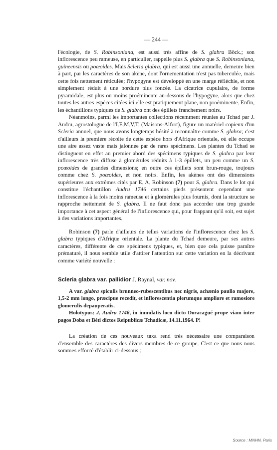— 244 —
l'écologie, de S. Robinsoniana, est aussi très affine de S. glabra Böck.; son inflorescence peu rameuse, en particulier, rappelle plus S. glabra que S. Robinsoniana, guineensis ou poœoides. Mais Scleria glabra, qui est aussi une annuelle, demeure bien à part, par les caractères de son akène, dont l'ornementation n'est pas tuberculée, mais cette fois nettement réticulée; l'hypogyne est développé en une marge réfléchie, et non simplement réduit à une bordure plus foncée. La cicatrice cupulaire, de forme pyramidale, est plus ou moins proéminente au-dessous de l'hypogyne, alors que chez toutes les autres espèces citées ici elle est pratiquement plane, non proéminente. Enfin, les échantillons typiques de S. glabra ont des épillets franchement noirs.
Néanmoins, parmi les importantes collections récemment réunies au Tchad par J. Audru, agrostologue de l'I.E.M.V.T. (Maisons-Alfort), figure un matériel copieux d'un Scleria annuel, que nous avons longtemps hésité à reconnaître comme S. glabra; c'est d'ailleurs la première récolte de cette espèce hors d'Afrique orientale, où elle occupe une aire assez vaste mais jalonnée par de rares spécimens. Les plantes du Tchad se distinguent en effet au premier abord des spécimens typiques de S. glabra par leur inflorescence très diffuse à glomérules réduits à 1-3 épillets, un peu comme un S. poœoides de grandes dimensions; en outre ces épillets sont brun-rouge, toujours comme chez S. poœoides, et non noirs. Enfin, les akènes ont des dimensions supérieures aux extrêmes cités par E. A. Robinson (7) pour S. glabra. Dans le lot qui constitue l'échantillon Audru 1746 certains pieds présentent cependant une inflorescence à la fois moins rameuse et à glomérules plus fournis, dont la structure se rapproche nettement de S. glabra. Il ne faut donc pas accorder une trop grande importance à cet aspect général de l'inflorescence qui, pour frappant qu'il soit, est sujet à des variations importantes.
Robinson (7) parle d'ailleurs de telles variations de l'inflorescence chez les S. glabra typiques d'Afrique orientale. La plante du Tchad demeure, par ses autres caractères, différente de ces spécimens typiques, et, bien que cela puisse paraître prématuré, il nous semble utile d'attirer l'attention sur cette variation en la décrivant comme variété nouvelle :
Scleria glabra var. pallidior J. Raynal, var. nov.
A var. glabra spiculis brunneo-rubescentibus nec nigris, achænio paullo majore, 1,5-2 mm longo, præcipue recedit, et inflorescentia plerumque ampliore et ramosiore glomerulis depauperatis.
Holotypus: J. Audru 1746, in inundatis loco dicto Doracagué prope viam inter pagos Doba et Béti dictos Reipublicæ Tchadicæ, 14.11.1964. P!
La création de ces nouveaux taxa rend très nécessaire une comparaison d'ensemble des caractères des divers membres de ce groupe. C'est ce que nous nous sommes efforcé d'établir ci-dessous :
Source : MNHN, Paris